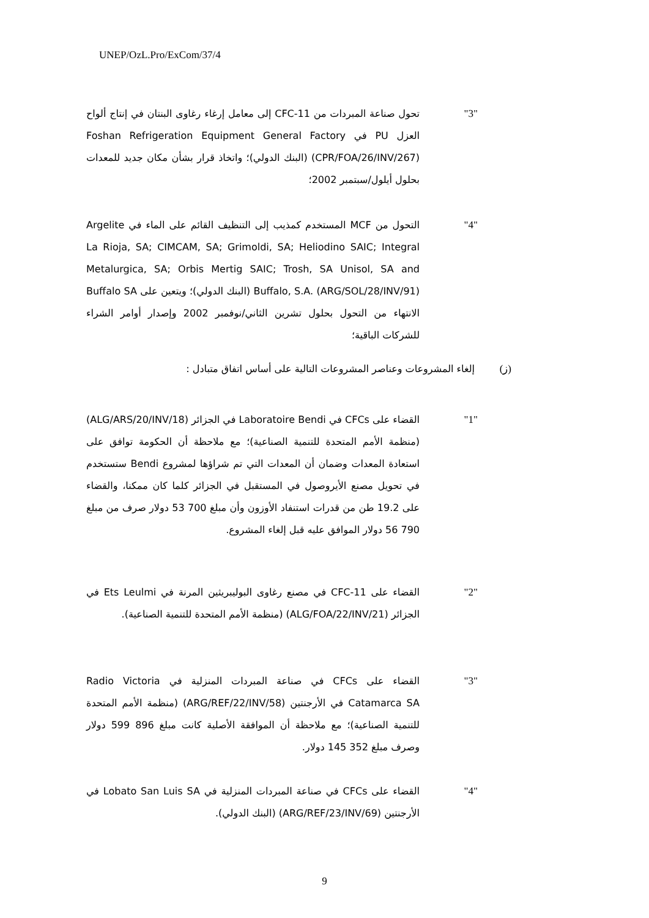UNEP/OzL.Pro/ExCom/37/4
"3" تحول صناعة المبردات من CFC-11 إلى معامل إرغاء رغاوى البنتان في إنتاج ألواح العزل PU في Foshan Refrigeration Equipment General Factory (CPR/FOA/26/INV/267) (البنك الدولي)؛ واتخاذ قرار بشأن مكان جديد للمعدات بحلول أيلول/سبتمبر 2002؛
"4" التحول من MCF المستخدم كمذيب إلى التنظيف القائم على الماء في Argelite La Rioja, SA; CIMCAM, SA; Grimoldi, SA; Heliodino SAIC; Integral Metalurgica, SA; Orbis Mertig SAIC; Trosh, SA Unisol, SA and Buffalo, S.A. (ARG/SOL/28/INV/91) (البنك الدولي)؛ ويتعين على Buffalo SA الانتهاء من التحول بحلول تشرين الثاني/نوفمبر 2002 وإصدار أوامر الشراء للشركات الباقية؛
(ز) إلغاء المشروعات وعناصر المشروعات التالية على أساس اتفاق متبادل :
"1" القضاء على CFCs في Laboratoire Bendi في الجزائر (ALG/ARS/20/INV/18) (منظمة الأمم المتحدة للتنمية الصناعية)؛ مع ملاحظة أن الحكومة توافق على استعادة المعدات وضمان أن المعدات التي تم شراؤها لمشروع Bendi ستستخدم في تحويل مصنع الأيروصول في المستقبل في الجزائر كلما كان ممكنا، والقضاء على 19.2 طن من قدرات استنفاد الأوزون وأن مبلغ 700 53 دولار صرف من مبلغ 790 56 دولار الموافق عليه قبل إلغاء المشروع.
"2" القضاء على CFC-11 في مصنع رغاوى البوليبريثين المرنة في Ets Leulmi في الجزائر (ALG/FOA/22/INV/21) (منظمة الأمم المتحدة للتنمية الصناعية).
"3" القضاء على CFCs في صناعة المبردات المنزلية في Radio Victoria Catamarca SA في الأرجنتين (ARG/REF/22/INV/58) (منظمة الأمم المتحدة للتنمية الصناعية)؛ مع ملاحظة أن الموافقة الأصلية كانت مبلغ 896 599 دولار وصرف مبلغ 352 145 دولار.
"4" القضاء على CFCs في صناعة المبردات المنزلية في Lobato San Luis SA في الأرجنتين (ARG/REF/23/INV/69) (البنك الدولي).
9